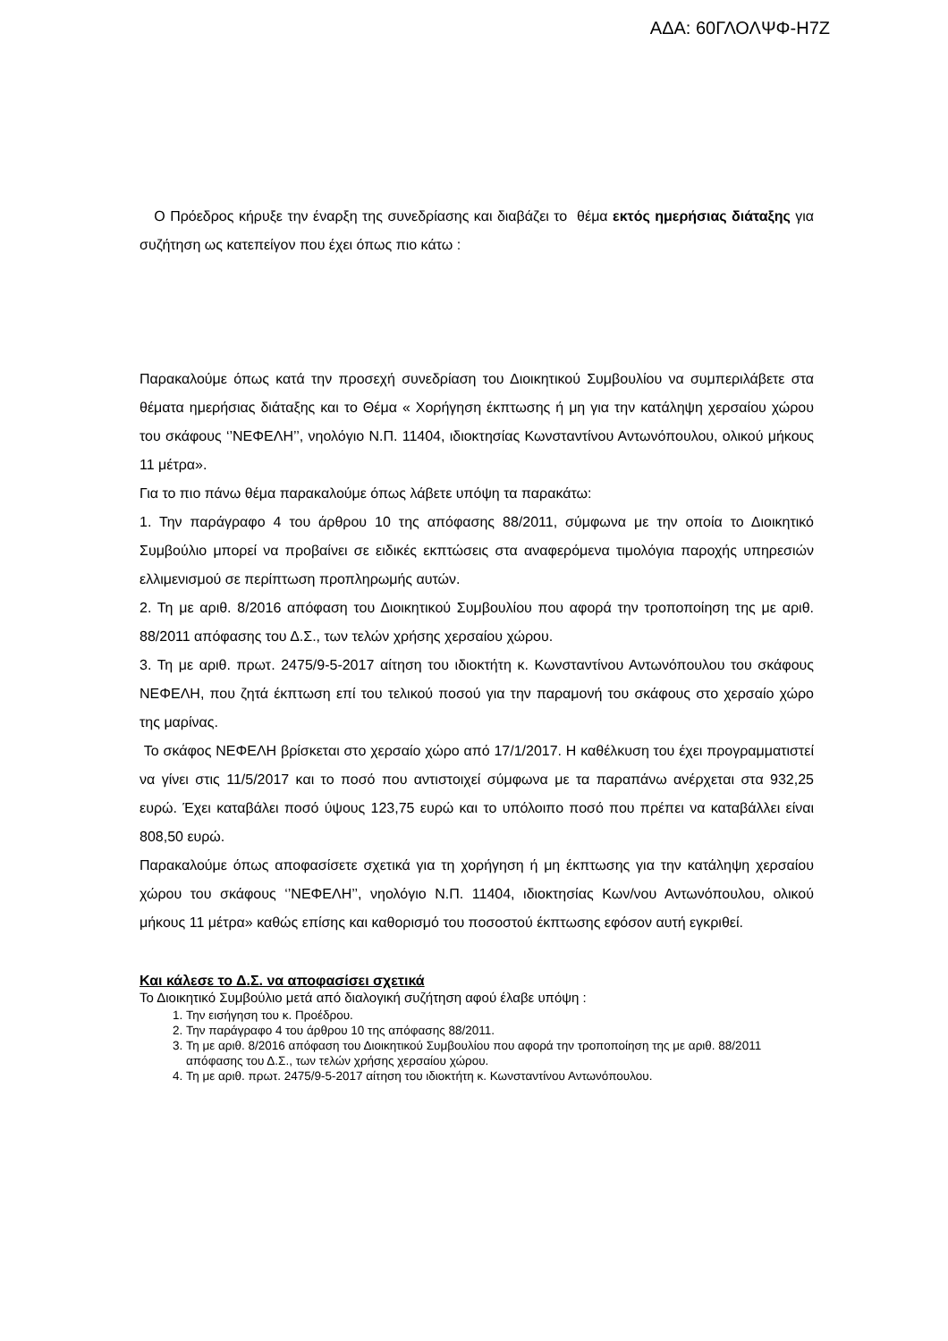ΑΔΑ: 60ΓΛΟΛΨΦ-Η7Ζ
Ο Πρόεδρος κήρυξε την έναρξη της συνεδρίασης και διαβάζει το θέμα εκτός ημερήσιας διάταξης για συζήτηση ως κατεπείγον που έχει όπως πιο κάτω :
Παρακαλούμε όπως κατά την προσεχή συνεδρίαση του Διοικητικού Συμβουλίου να συμπεριλάβετε στα θέματα ημερήσιας διάταξης και το Θέμα « Χορήγηση έκπτωσης ή μη για την κατάληψη χερσαίου χώρου του σκάφους ‘’ΝΕΦΕΛΗ’’, νηολόγιο Ν.Π. 11404, ιδιοκτησίας Κωνσταντίνου Αντωνόπουλου, ολικού μήκους 11 μέτρα».
Για το πιο πάνω θέμα παρακαλούμε όπως λάβετε υπόψη τα παρακάτω:
1. Την παράγραφο 4 του άρθρου 10 της απόφασης 88/2011, σύμφωνα με την οποία το Διοικητικό Συμβούλιο μπορεί να προβαίνει σε ειδικές εκπτώσεις στα αναφερόμενα τιμολόγια παροχής υπηρεσιών ελλιμενισμού σε περίπτωση προπληρωμής αυτών.
2. Τη με αριθ. 8/2016 απόφαση του Διοικητικού Συμβουλίου που αφορά την τροποποίηση της με αριθ. 88/2011 απόφασης του Δ.Σ., των τελών χρήσης χερσαίου χώρου.
3. Τη με αριθ. πρωτ. 2475/9-5-2017 αίτηση του ιδιοκτήτη κ. Κωνσταντίνου Αντωνόπουλου του σκάφους ΝΕΦΕΛΗ, που ζητά έκπτωση επί του τελικού ποσού για την παραμονή του σκάφους στο χερσαίο χώρο της μαρίνας.
Το σκάφος ΝΕΦΕΛΗ βρίσκεται στο χερσαίο χώρο από 17/1/2017. Η καθέλκυση του έχει προγραμματιστεί να γίνει στις 11/5/2017 και το ποσό που αντιστοιχεί σύμφωνα με τα παραπάνω ανέρχεται στα 932,25 ευρώ. Έχει καταβάλει ποσό ύψους 123,75 ευρώ και το υπόλοιπο ποσό που πρέπει να καταβάλλει είναι 808,50 ευρώ.
Παρακαλούμε όπως αποφασίσετε σχετικά για τη χορήγηση ή μη έκπτωσης για την κατάληψη χερσαίου χώρου του σκάφους ‘’ΝΕΦΕΛΗ’’, νηολόγιο Ν.Π. 11404, ιδιοκτησίας Κων/νου Αντωνόπουλου, ολικού μήκους 11 μέτρα» καθώς επίσης και καθορισμό του ποσοστού έκπτωσης εφόσον αυτή εγκριθεί.
Και κάλεσε το Δ.Σ. να αποφασίσει σχετικά
Το Διοικητικό Συμβούλιο μετά από διαλογική συζήτηση αφού έλαβε υπόψη :
1. Την εισήγηση του κ. Προέδρου.
2. Την παράγραφο 4 του άρθρου 10 της απόφασης 88/2011.
3. Τη με αριθ. 8/2016 απόφαση του Διοικητικού Συμβουλίου που αφορά την τροποποίηση της με αριθ. 88/2011 απόφασης του Δ.Σ., των τελών χρήσης χερσαίου χώρου.
4. Τη με αριθ. πρωτ. 2475/9-5-2017 αίτηση του ιδιοκτήτη κ. Κωνσταντίνου Αντωνόπουλου.